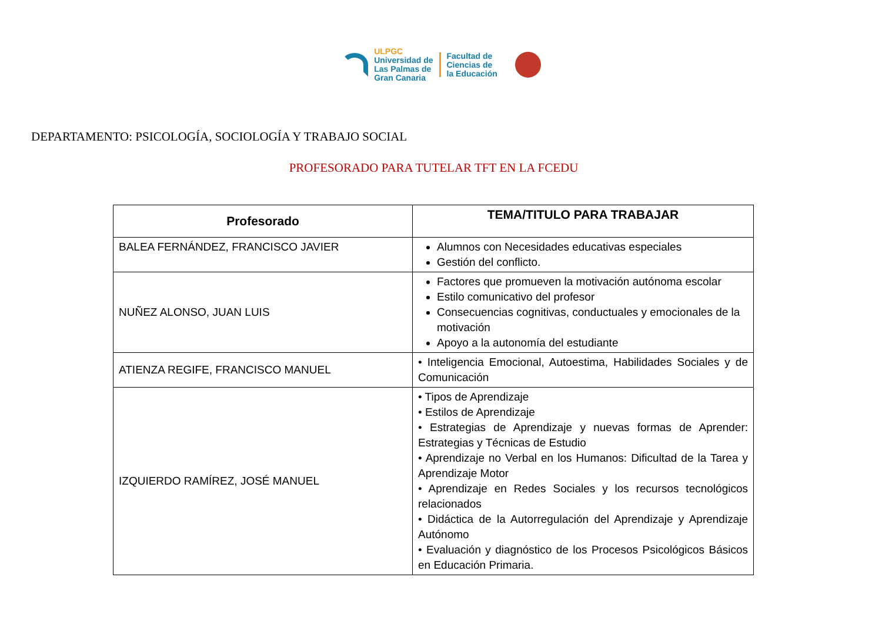ULPGC
Universidad de
Las Palmas de
Gran Canaria
Facultad de
Ciencias de
la Educación
DEPARTAMENTO: PSICOLOGÍA, SOCIOLOGÍA Y TRABAJO SOCIAL
PROFESORADO PARA TUTELAR TFT EN LA FCEDU
| Profesorado | TEMA/TITULO PARA TRABAJAR |
| --- | --- |
| BALEA FERNÁNDEZ, FRANCISCO JAVIER | Alumnos con Necesidades educativas especiales Gestión del conflicto. |
| NUÑEZ ALONSO, JUAN LUIS | Factores que promueven la motivación autónoma escolar Estilo comunicativo del profesor Consecuencias cognitivas, conductuales y emocionales de la motivación Apoyo a la autonomía del estudiante |
| ATIENZA REGIFE, FRANCISCO MANUEL | • Inteligencia Emocional, Autoestima, Habilidades Sociales y de Comunicación |
| IZQUIERDO RAMÍREZ, JOSÉ MANUEL | • Tipos de Aprendizaje • Estilos de Aprendizaje • Estrategias de Aprendizaje y nuevas formas de Aprender: Estrategias y Técnicas de Estudio • Aprendizaje no Verbal en los Humanos: Dificultad de la Tarea y Aprendizaje Motor • Aprendizaje en Redes Sociales y los recursos tecnológicos relacionados • Didáctica de la Autorregulación del Aprendizaje y Aprendizaje Autónomo • Evaluación y diagnóstico de los Procesos Psicológicos Básicos en Educación Primaria. |